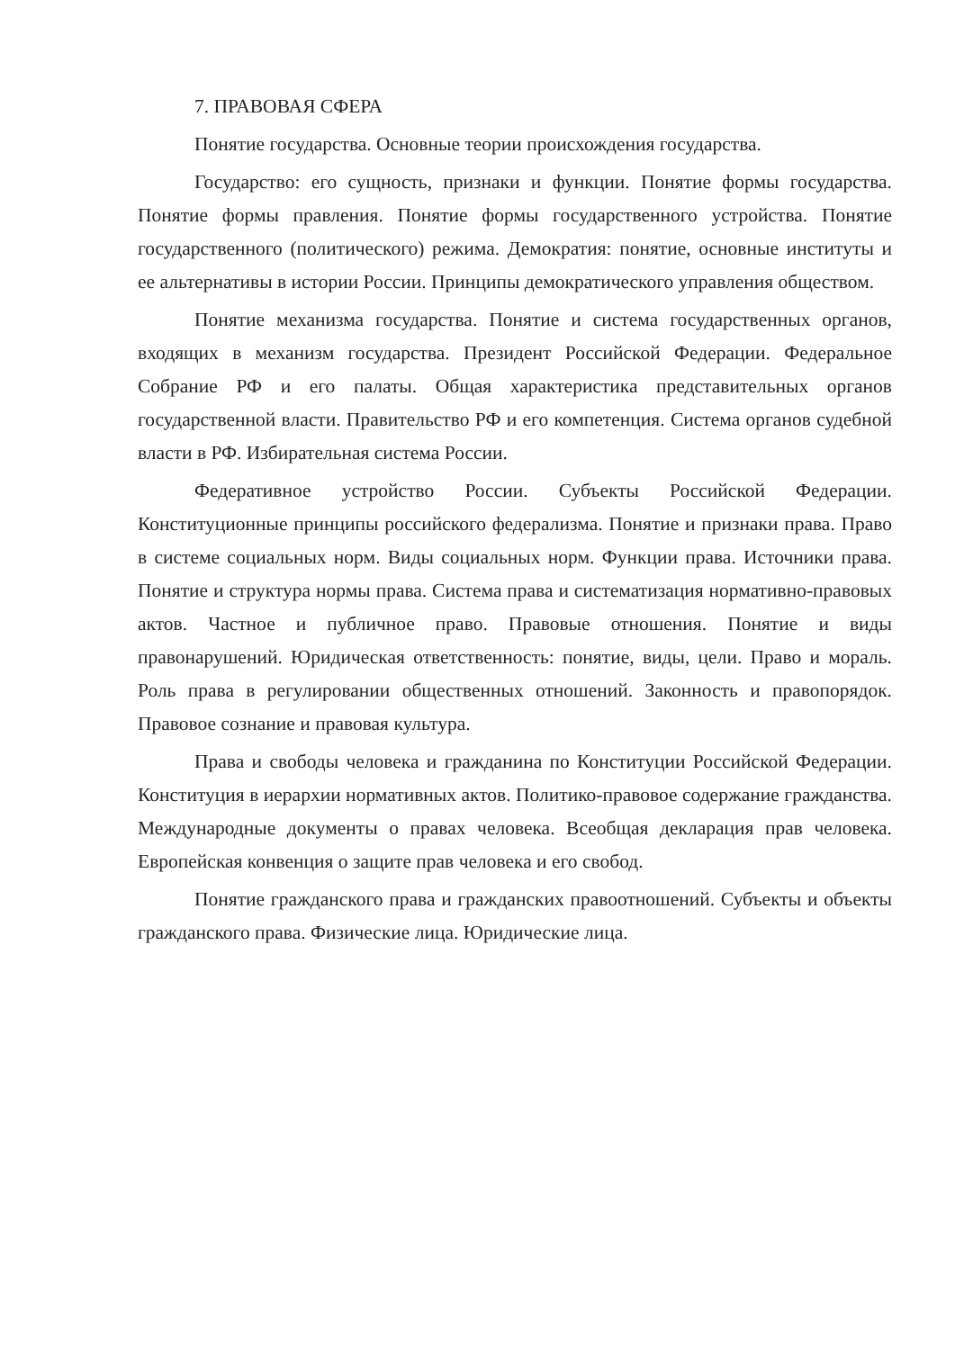7. ПРАВОВАЯ СФЕРА
Понятие государства. Основные теории происхождения государства.
Государство: его сущность, признаки и функции. Понятие формы государства. Понятие формы правления. Понятие формы государственного устройства. Понятие государственного (политического) режима. Демократия: понятие, основные институты и ее альтернативы в истории России. Принципы демократического управления обществом.
Понятие механизма государства. Понятие и система государственных органов, входящих в механизм государства. Президент Российской Федерации. Федеральное Собрание РФ и его палаты. Общая характеристика представительных органов государственной власти. Правительство РФ и его компетенция. Система органов судебной власти в РФ. Избирательная система России.
Федеративное устройство России. Субъекты Российской Федерации. Конституционные принципы российского федерализма. Понятие и признаки права. Право в системе социальных норм. Виды социальных норм. Функции права. Источники права. Понятие и структура нормы права. Система права и систематизация нормативно-правовых актов. Частное и публичное право. Правовые отношения. Понятие и виды правонарушений. Юридическая ответственность: понятие, виды, цели. Право и мораль. Роль права в регулировании общественных отношений. Законность и правопорядок. Правовое сознание и правовая культура.
Права и свободы человека и гражданина по Конституции Российской Федерации. Конституция в иерархии нормативных актов. Политико-правовое содержание гражданства. Международные документы о правах человека. Всеобщая декларация прав человека. Европейская конвенция о защите прав человека и его свобод.
Понятие гражданского права и гражданских правоотношений. Субъекты и объекты гражданского права. Физические лица. Юридические лица.